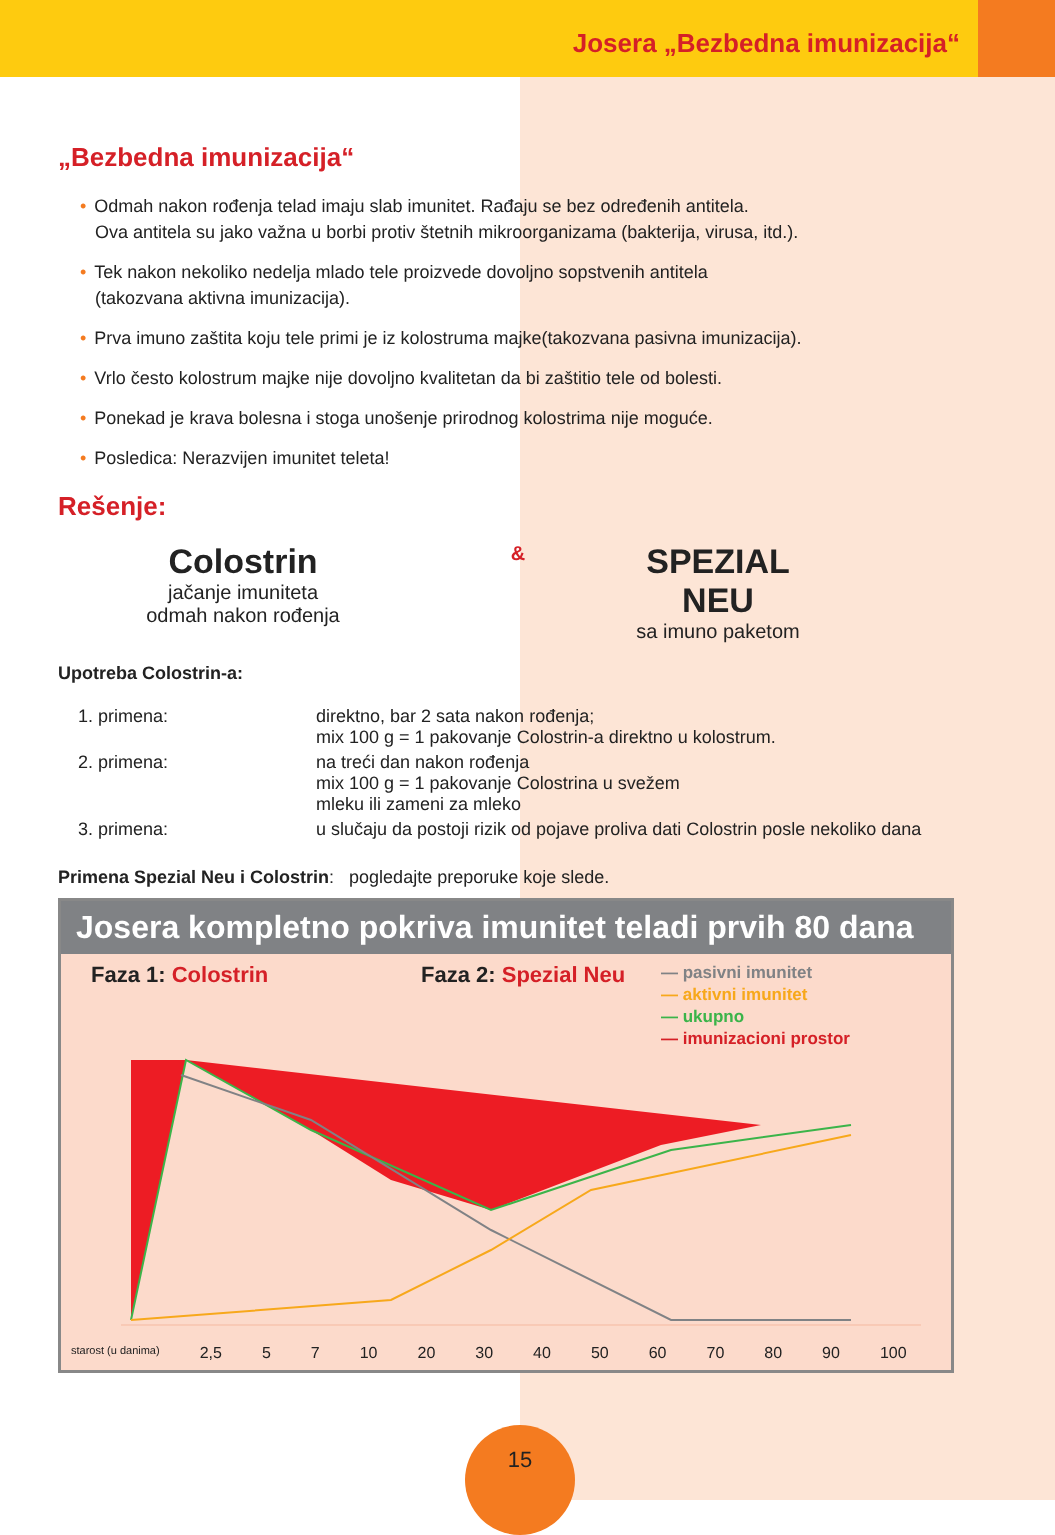Josera „Bezbedna imunizacija“
„Bezbedna imunizacija“
• Odmah nakon rođenja telad imaju slab imunitet. Rađaju se bez određenih antitela.
Ova antitela su jako važna u borbi protiv štetnih mikroorganizama (bakterija, virusa, itd.).
• Tek nakon nekoliko nedelja mlado tele proizvede dovoljno sopstvenih antitela
(takozvana aktivna imunizacija).
• Prva imuno zaštita koju tele primi je iz kolostruma majke(takozvana pasivna imunizacija).
• Vrlo često kolostrum majke nije dovoljno kvalitetan da bi zaštitio tele od bolesti.
• Ponekad je krava bolesna i stoga unošenje prirodnog kolostrima nije moguće.
• Posledica: Nerazvijen imunitet teleta!
Rešenje:
Colostrin
jačanje imuniteta
odmah nakon rođenja
&
SPEZIAL NEU
sa imuno paketom
Upotreba Colostrin-a:
| 1. primena: | direktno, bar 2 sata nakon rođenja; mix 100 g = 1 pakovanje Colostrin-a direktno u kolostrum. |
| 2. primena: | na treći dan nakon rođenja mix 100 g = 1 pakovanje Colostrina u svežem mleku ili zameni za mleko |
| 3. primena: | u slučaju da postoji rizik od pojave proliva dati Colostrin posle nekoliko dana |
Primena Spezial Neu i Colostrin: pogledajte preporuke koje slede.
Josera kompletno pokriva imunitet teladi prvih 80 dana
Faza 1: Colostrin Faza 2: Spezial Neu
— pasivni imunitet
— aktivni imunitet
— ukupno
— imunizacioni prostor
starost (u danima) 2,5 5 7 10 20 30 40 50 60 70 80 90 100
15